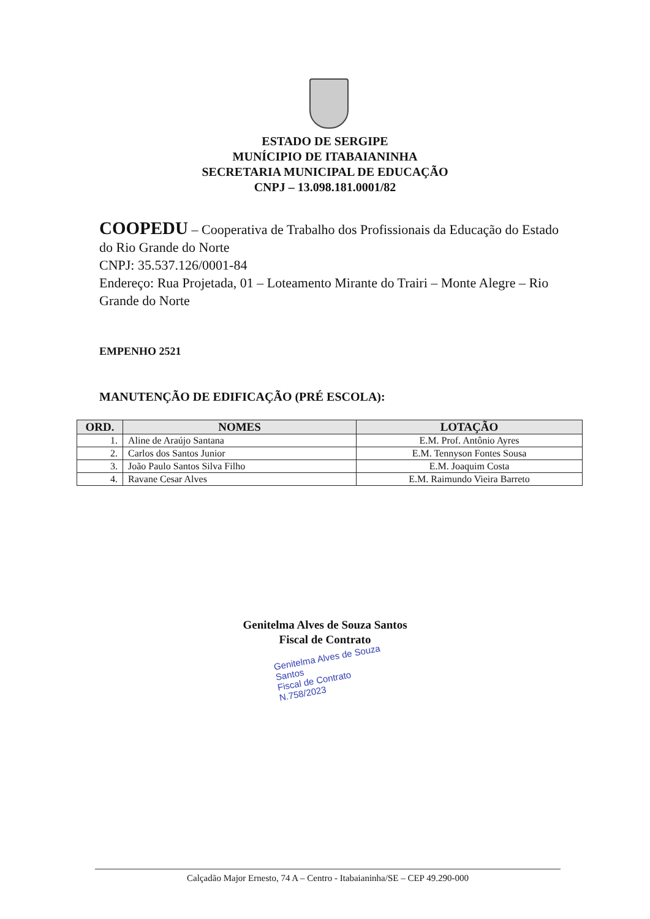ESTADO DE SERGIPE
MUNÍCIPIO DE ITABAIANINHA
SECRETARIA MUNICIPAL DE EDUCAÇÃO
CNPJ – 13.098.181.0001/82
COOPEDU – Cooperativa de Trabalho dos Profissionais da Educação do Estado do Rio Grande do Norte
CNPJ: 35.537.126/0001-84
Endereço: Rua Projetada, 01 – Loteamento Mirante do Trairi – Monte Alegre – Rio Grande do Norte
EMPENHO 2521
MANUTENÇÃO DE EDIFICAÇÃO (PRÉ ESCOLA):
| ORD. | NOMES | LOTAÇÃO |
| --- | --- | --- |
| 1. | Aline de Araújo Santana | E.M. Prof. Antônio Ayres |
| 2. | Carlos dos Santos Junior | E.M. Tennyson Fontes Sousa |
| 3. | João Paulo Santos Silva Filho | E.M. Joaquim Costa |
| 4. | Ravane Cesar Alves | E.M. Raimundo Vieira Barreto |
Genitelma Alves de Souza Santos
Fiscal de Contrato
Genitelma Alves de Souza Santos
Fiscal de Contrato N.758/2023
Calçadão Major Ernesto, 74 A – Centro - Itabaianinha/SE – CEP 49.290-000